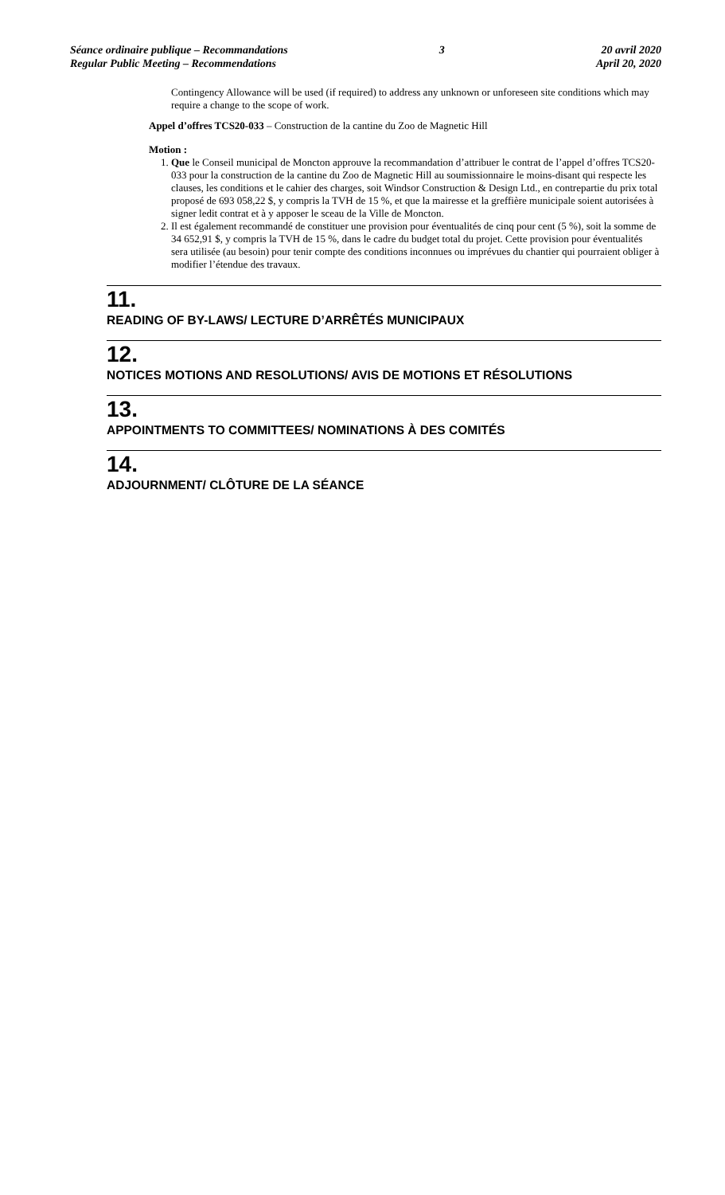Séance ordinaire publique – Recommandations
Regular Public Meeting – Recommendations
3 20 avril 2020
April 20, 2020
Contingency Allowance will be used (if required) to address any unknown or unforeseen site conditions which may require a change to the scope of work.
Appel d’offres TCS20-033 – Construction de la cantine du Zoo de Magnetic Hill
Motion :
1. Que le Conseil municipal de Moncton approuve la recommandation d’attribuer le contrat de l’appel d’offres TCS20-033 pour la construction de la cantine du Zoo de Magnetic Hill au soumissionnaire le moins-disant qui respecte les clauses, les conditions et le cahier des charges, soit Windsor Construction & Design Ltd., en contrepartie du prix total proposé de 693 058,22 $, y compris la TVH de 15 %, et que la mairesse et la greffière municipale soient autorisées à signer ledit contrat et à y apposer le sceau de la Ville de Moncton.
2. Il est également recommandé de constituer une provision pour éventualités de cinq pour cent (5 %), soit la somme de 34 652,91 $, y compris la TVH de 15 %, dans le cadre du budget total du projet. Cette provision pour éventualités sera utilisée (au besoin) pour tenir compte des conditions inconnues ou imprévues du chantier qui pourraient obliger à modifier l’étendue des travaux.
11.
READING OF BY-LAWS/ LECTURE D’ARRÊTÉS MUNICIPAUX
12.
NOTICES MOTIONS AND RESOLUTIONS/ AVIS DE MOTIONS ET RÉSOLUTIONS
13.
APPOINTMENTS TO COMMITTEES/ NOMINATIONS À DES COMITÉS
14.
ADJOURNMENT/ CLÔTURE DE LA SÉANCE